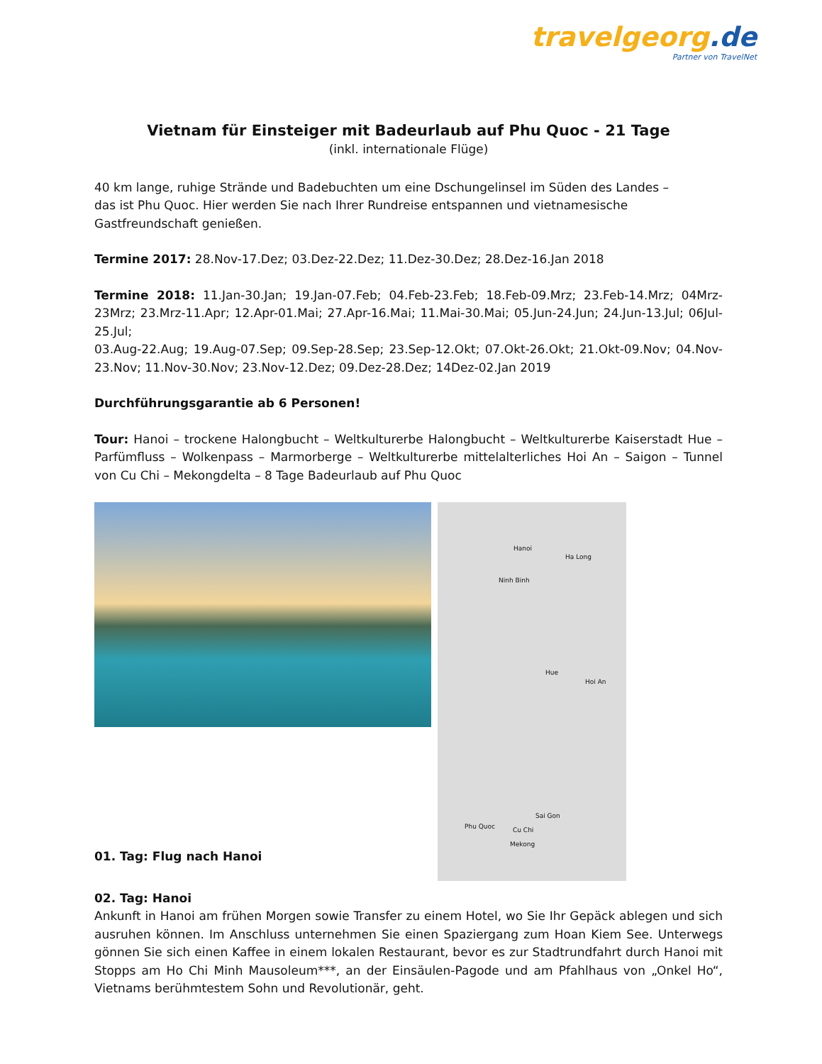travelgeorg.de
Partner von TravelNet
Vietnam für Einsteiger mit Badeurlaub auf Phu Quoc - 21 Tage
(inkl. internationale Flüge)
40 km lange, ruhige Strände und Badebuchten um eine Dschungelinsel im Süden des Landes –
das ist Phu Quoc. Hier werden Sie nach Ihrer Rundreise entspannen und vietnamesische
Gastfreundschaft genießen.
Termine 2017: 28.Nov-17.Dez; 03.Dez-22.Dez; 11.Dez-30.Dez; 28.Dez-16.Jan 2018
Termine 2018: 11.Jan-30.Jan; 19.Jan-07.Feb; 04.Feb-23.Feb; 18.Feb-09.Mrz; 23.Feb-14.Mrz; 04Mrz-23Mrz; 23.Mrz-11.Apr; 12.Apr-01.Mai; 27.Apr-16.Mai; 11.Mai-30.Mai; 05.Jun-24.Jun; 24.Jun-13.Jul; 06Jul-25.Jul;
03.Aug-22.Aug; 19.Aug-07.Sep; 09.Sep-28.Sep; 23.Sep-12.Okt; 07.Okt-26.Okt; 21.Okt-09.Nov; 04.Nov-23.Nov; 11.Nov-30.Nov; 23.Nov-12.Dez; 09.Dez-28.Dez; 14Dez-02.Jan 2019
Durchführungsgarantie ab 6 Personen!
Tour: Hanoi – trockene Halongbucht – Weltkulturerbe Halongbucht – Weltkulturerbe Kaiserstadt Hue – Parfümfluss – Wolkenpass – Marmorberge – Weltkulturerbe mittelalterliches Hoi An – Saigon – Tunnel von Cu Chi – Mekongdelta – 8 Tage Badeurlaub auf Phu Quoc
01. Tag: Flug nach Hanoi
Hanoi
Ha Long
Ninh Binh
Hue
Hoi An
Sai Gon
Phu Quoc Cu Chi
Mekong
02. Tag: Hanoi
Ankunft in Hanoi am frühen Morgen sowie Transfer zu einem Hotel, wo Sie Ihr Gepäck ablegen und sich ausruhen können. Im Anschluss unternehmen Sie einen Spaziergang zum Hoan Kiem See. Unterwegs gönnen Sie sich einen Kaffee in einem lokalen Restaurant, bevor es zur Stadtrundfahrt durch Hanoi mit Stopps am Ho Chi Minh Mausoleum***, an der Einsäulen-Pagode und am Pfahlhaus von „Onkel Ho“, Vietnams berühmtestem Sohn und Revolutionär, geht.